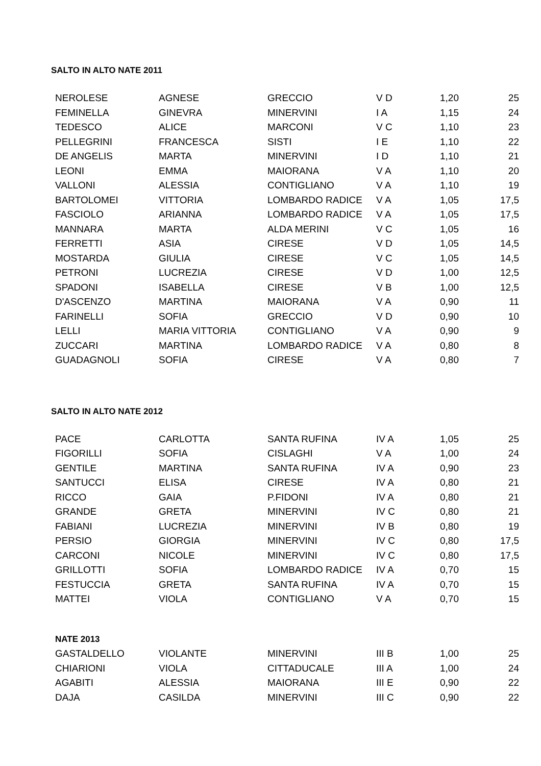SALTO IN ALTO NATE 2011
| NEROLESE | AGNESE | GRECCIO | V D | 1,20 | 25 |
| FEMINELLA | GINEVRA | MINERVINI | I A | 1,15 | 24 |
| TEDESCO | ALICE | MARCONI | V C | 1,10 | 23 |
| PELLEGRINI | FRANCESCA | SISTI | I E | 1,10 | 22 |
| DE ANGELIS | MARTA | MINERVINI | I D | 1,10 | 21 |
| LEONI | EMMA | MAIORANA | V A | 1,10 | 20 |
| VALLONI | ALESSIA | CONTIGLIANO | V A | 1,10 | 19 |
| BARTOLOMEI | VITTORIA | LOMBARDO RADICE | V A | 1,05 | 17,5 |
| FASCIOLO | ARIANNA | LOMBARDO RADICE | V A | 1,05 | 17,5 |
| MANNARA | MARTA | ALDA MERINI | V C | 1,05 | 16 |
| FERRETTI | ASIA | CIRESE | V D | 1,05 | 14,5 |
| MOSTARDA | GIULIA | CIRESE | V C | 1,05 | 14,5 |
| PETRONI | LUCREZIA | CIRESE | V D | 1,00 | 12,5 |
| SPADONI | ISABELLA | CIRESE | V B | 1,00 | 12,5 |
| D'ASCENZO | MARTINA | MAIORANA | V A | 0,90 | 11 |
| FARINELLI | SOFIA | GRECCIO | V D | 0,90 | 10 |
| LELLI | MARIA VITTORIA | CONTIGLIANO | V A | 0,90 | 9 |
| ZUCCARI | MARTINA | LOMBARDO RADICE | V A | 0,80 | 8 |
| GUADAGNOLI | SOFIA | CIRESE | V A | 0,80 | 7 |
SALTO IN ALTO NATE 2012
| PACE | CARLOTTA | SANTA RUFINA | IV A | 1,05 | 25 |
| FIGORILLI | SOFIA | CISLAGHI | V A | 1,00 | 24 |
| GENTILE | MARTINA | SANTA RUFINA | IV A | 0,90 | 23 |
| SANTUCCI | ELISA | CIRESE | IV A | 0,80 | 21 |
| RICCO | GAIA | P.FIDONI | IV A | 0,80 | 21 |
| GRANDE | GRETA | MINERVINI | IV C | 0,80 | 21 |
| FABIANI | LUCREZIA | MINERVINI | IV B | 0,80 | 19 |
| PERSIO | GIORGIA | MINERVINI | IV C | 0,80 | 17,5 |
| CARCONI | NICOLE | MINERVINI | IV C | 0,80 | 17,5 |
| GRILLOTTI | SOFIA | LOMBARDO RADICE | IV A | 0,70 | 15 |
| FESTUCCIA | GRETA | SANTA RUFINA | IV A | 0,70 | 15 |
| MATTEI | VIOLA | CONTIGLIANO | V A | 0,70 | 15 |
| NATE 2013 | | | | | |
| GASTALDELLO | VIOLANTE | MINERVINI | III B | 1,00 | 25 |
| CHIARIONI | VIOLA | CITTADUCALE | III A | 1,00 | 24 |
| AGABITI | ALESSIA | MAIORANA | III E | 0,90 | 22 |
| DAJA | CASILDA | MINERVINI | III C | 0,90 | 22 |